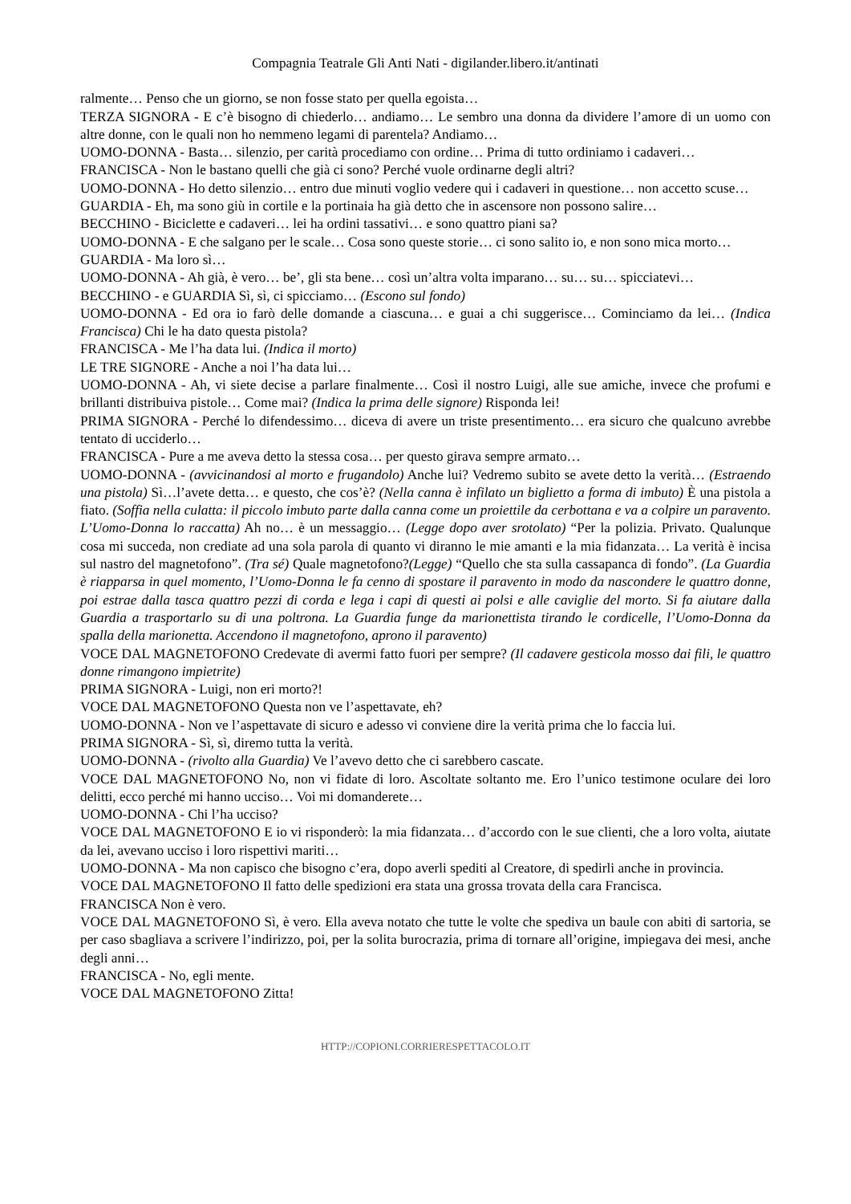Compagnia Teatrale Gli Anti Nati - digilander.libero.it/antinati
ralmente… Penso che un giorno, se non fosse stato per quella egoista…
TERZA SIGNORA - E c’è bisogno di chiederlo… andiamo… Le sembro una donna da dividere l’amore di un uomo con altre donne, con le quali non ho nemmeno legami di parentela? Andiamo…
UOMO-DONNA - Basta… silenzio, per carità procediamo con ordine… Prima di tutto ordiniamo i cadaveri…
FRANCISCA - Non le bastano quelli che già ci sono? Perché vuole ordinarne degli altri?
UOMO-DONNA - Ho detto silenzio… entro due minuti voglio vedere qui i cadaveri in questione… non accetto scuse…
GUARDIA - Eh, ma sono giù in cortile e la portinaia ha già detto che in ascensore non possono salire…
BECCHINO - Biciclette e cadaveri… lei ha ordini tassativi… e sono quattro piani sa?
UOMO-DONNA - E che salgano per le scale… Cosa sono queste storie… ci sono salito io, e non sono mica morto…
GUARDIA - Ma loro sì…
UOMO-DONNA - Ah già, è vero… be’, gli sta bene… così un’altra volta imparano… su… su… spicciatevi…
BECCHINO - e GUARDIA Sì, sì, ci spicciamo… (Escono sul fondo)
UOMO-DONNA - Ed ora io farò delle domande a ciascuna… e guai a chi suggerisce… Cominciamo da lei… (Indica Francisca) Chi le ha dato questa pistola?
FRANCISCA - Me l’ha data lui. (Indica il morto)
LE TRE SIGNORE - Anche a noi l’ha data lui…
UOMO-DONNA - Ah, vi siete decise a parlare finalmente… Così il nostro Luigi, alle sue amiche, invece che profumi e brillanti distribuiva pistole… Come mai? (Indica la prima delle signore) Risponda lei!
PRIMA SIGNORA - Perché lo difendessimo… diceva di avere un triste presentimento… era sicuro che qualcuno avrebbe tentato di ucciderlo…
FRANCISCA - Pure a me aveva detto la stessa cosa… per questo girava sempre armato…
UOMO-DONNA - (avvicinandosi al morto e frugandolo) Anche lui? Vedremo subito se avete detto la verità… (Estraendo una pistola) Sì…l’avete detta… e questo, che cos’è? (Nella canna è infilato un biglietto a forma di imbuto) È una pistola a fiato. (Soffia nella culatta: il piccolo imbuto parte dalla canna come un proiettile da cerbottana e va a colpire un paravento. L’Uomo-Donna lo raccatta) Ah no… è un messaggio… (Legge dopo aver srotolato) “Per la polizia. Privato. Qualunque cosa mi succeda, non crediate ad una sola parola di quanto vi diranno le mie amanti e la mia fidanzata… La verità è incisa sul nastro del magnetofono”. (Tra sé) Quale magnetofono?(Legge) “Quello che sta sulla cassapanca di fondo”. (La Guardia è riapparsa in quel momento, l’Uomo-Donna le fa cenno di spostare il paravento in modo da nascondere le quattro donne, poi estrae dalla tasca quattro pezzi di corda e lega i capi di questi ai polsi e alle caviglie del morto. Si fa aiutare dalla Guardia a trasportarlo su di una poltrona. La Guardia funge da marionettista tirando le cordicelle, l’Uomo-Donna da spalla della marionetta. Accendono il magnetofono, aprono il paravento)
VOCE DAL MAGNETOFONO Credevate di avermi fatto fuori per sempre? (Il cadavere gesticola mosso dai fili, le quattro donne rimangono impietrite)
PRIMA SIGNORA - Luigi, non eri morto?!
VOCE DAL MAGNETOFONO Questa non ve l’aspettavate, eh?
UOMO-DONNA - Non ve l’aspettavate di sicuro e adesso vi conviene dire la verità prima che lo faccia lui.
PRIMA SIGNORA - Sì, sì, diremo tutta la verità.
UOMO-DONNA - (rivolto alla Guardia) Ve l’avevo detto che ci sarebbero cascate.
VOCE DAL MAGNETOFONO No, non vi fidate di loro. Ascoltate soltanto me. Ero l’unico testimone oculare dei loro delitti, ecco perché mi hanno ucciso… Voi mi domanderete…
UOMO-DONNA - Chi l’ha ucciso?
VOCE DAL MAGNETOFONO E io vi risponderò: la mia fidanzata… d’accordo con le sue clienti, che a loro volta, aiutate da lei, avevano ucciso i loro rispettivi mariti…
UOMO-DONNA - Ma non capisco che bisogno c’era, dopo averli spediti al Creatore, di spedirli anche in provincia.
VOCE DAL MAGNETOFONO Il fatto delle spedizioni era stata una grossa trovata della cara Francisca.
FRANCISCA Non è vero.
VOCE DAL MAGNETOFONO Sì, è vero. Ella aveva notato che tutte le volte che spediva un baule con abiti di sartoria, se per caso sbagliava a scrivere l’indirizzo, poi, per la solita burocrazia, prima di tornare all’origine, impiegava dei mesi, anche degli anni…
FRANCISCA - No, egli mente.
VOCE DAL MAGNETOFONO Zitta!
HTTP://COPIONI.CORRIERESPETTACOLO.IT